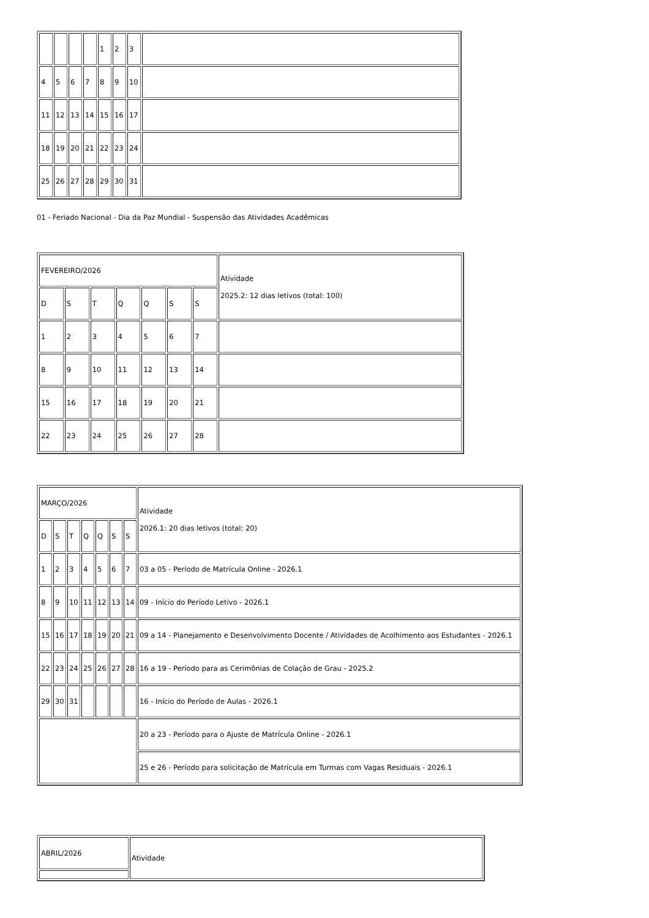| | | | | 1 | 2 | 3 | |
| 4 | 5 | 6 | 7 | 8 | 9 | 10 | |
| 11 | 12 | 13 | 14 | 15 | 16 | 17 | |
| 18 | 19 | 20 | 21 | 22 | 23 | 24 | |
| 25 | 26 | 27 | 28 | 29 | 30 | 31 | |
01 - Feriado Nacional - Dia da Paz Mundial - Suspensão das Atividades Acadêmicas
| FEVEREIRO/2026 | | | | | | | Atividade 2025.2: 12 dias letivos (total: 100) |
| D | S | T | Q | Q | S | S | |
| 1 | 2 | 3 | 4 | 5 | 6 | 7 | |
| 8 | 9 | 10 | 11 | 12 | 13 | 14 | |
| 15 | 16 | 17 | 18 | 19 | 20 | 21 | |
| 22 | 23 | 24 | 25 | 26 | 27 | 28 | |
| MARÇO/2026 | | | | | | | Atividade 2026.1: 20 dias letivos (total: 20) |
| D | S | T | Q | Q | S | S | |
| 1 | 2 | 3 | 4 | 5 | 6 | 7 | 03 a 05 - Período de Matrícula Online - 2026.1 |
| 8 | 9 | 10 | 11 | 12 | 13 | 14 | 09 - Início do Período Letivo - 2026.1 |
| 15 | 16 | 17 | 18 | 19 | 20 | 21 | 09 a 14 - Planejamento e Desenvolvimento Docente / Atividades de Acolhimento aos Estudantes - 2026.1 |
| 22 | 23 | 24 | 25 | 26 | 27 | 28 | 16 a 19 - Período para as Cerimônias de Colação de Grau - 2025.2 |
| 29 | 30 | 31 | | | | | 16 - Início do Período de Aulas - 2026.1 |
| | | | | | | | 20 a 23 - Período para o Ajuste de Matrícula Online - 2026.1 |
| | | | | | | | 25 e 26 - Período para solicitação de Matrícula em Turmas com Vagas Residuais - 2026.1 |
| ABRIL/2026 | Atividade |